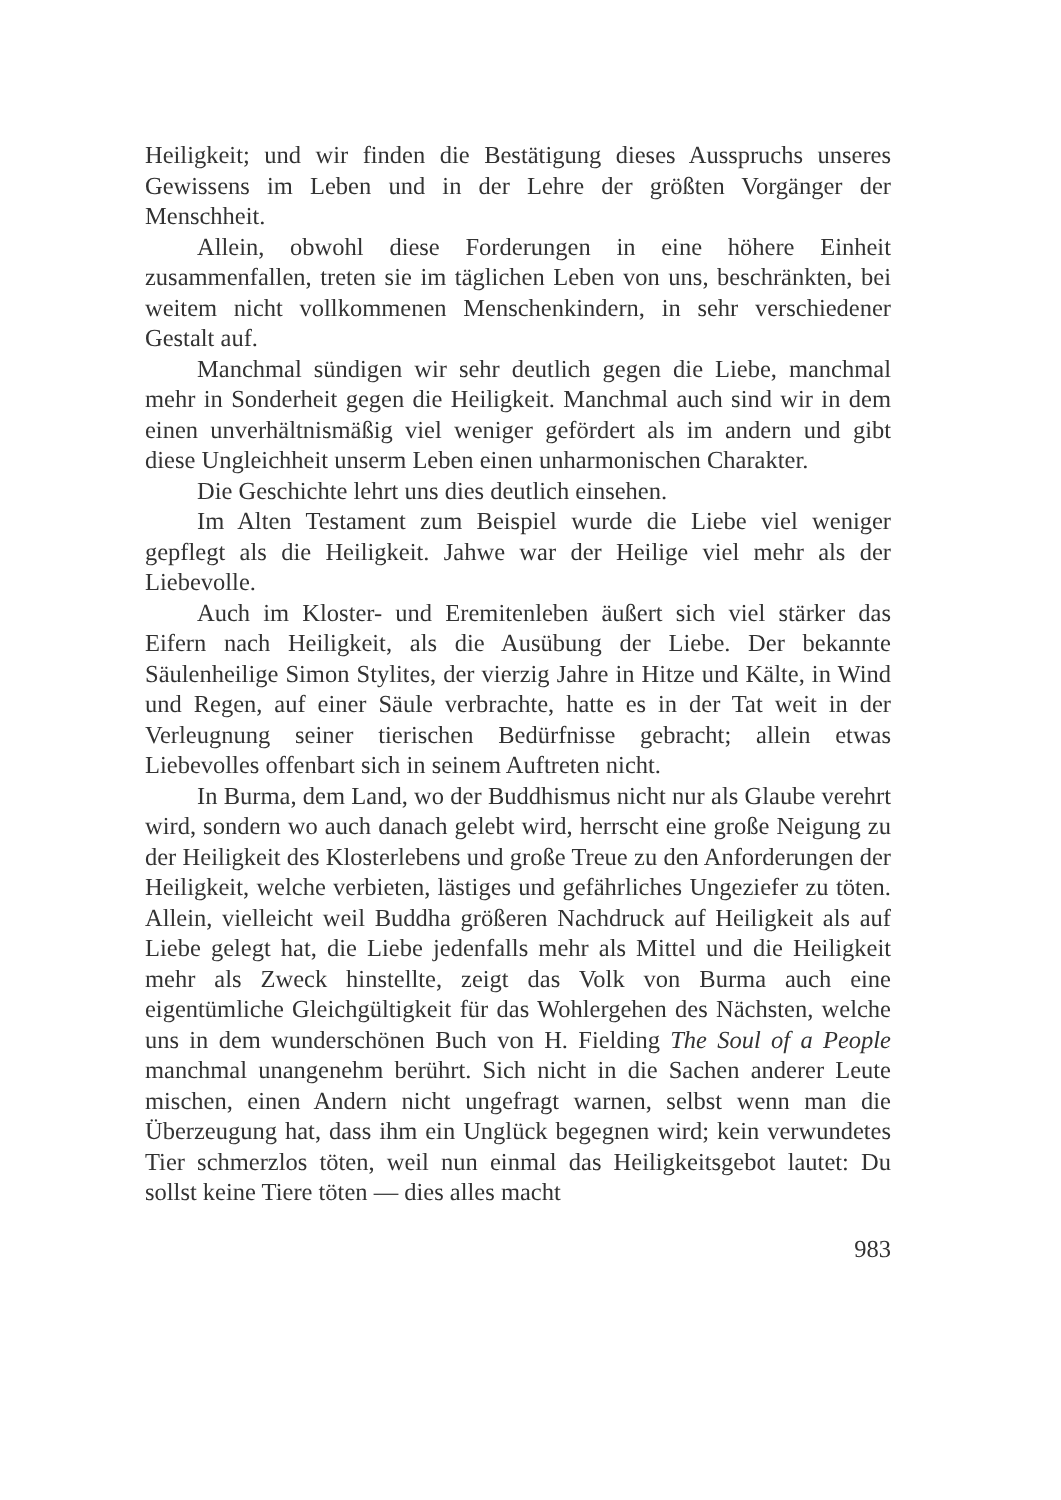Heiligkeit; und wir finden die Bestätigung dieses Ausspruchs unseres Gewissens im Leben und in der Lehre der größten Vorgänger der Menschheit.
Allein, obwohl diese Forderungen in eine höhere Einheit zusammenfallen, treten sie im täglichen Leben von uns, beschränkten, bei weitem nicht vollkommenen Menschenkindern, in sehr verschiedener Gestalt auf.
Manchmal sündigen wir sehr deutlich gegen die Liebe, manchmal mehr in Sonderheit gegen die Heiligkeit. Manchmal auch sind wir in dem einen unverhältnismäßig viel weniger gefördert als im andern und gibt diese Ungleichheit unserm Leben einen unharmonischen Charakter.
Die Geschichte lehrt uns dies deutlich einsehen.
Im Alten Testament zum Beispiel wurde die Liebe viel weniger gepflegt als die Heiligkeit. Jahwe war der Heilige viel mehr als der Liebevolle.
Auch im Kloster- und Eremitenleben äußert sich viel stärker das Eifern nach Heiligkeit, als die Ausübung der Liebe. Der bekannte Säulenheilige Simon Stylites, der vierzig Jahre in Hitze und Kälte, in Wind und Regen, auf einer Säule verbrachte, hatte es in der Tat weit in der Verleugnung seiner tierischen Bedürfnisse gebracht; allein etwas Liebevolles offenbart sich in seinem Auftreten nicht.
In Burma, dem Land, wo der Buddhismus nicht nur als Glaube verehrt wird, sondern wo auch danach gelebt wird, herrscht eine große Neigung zu der Heiligkeit des Klosterlebens und große Treue zu den Anforderungen der Heiligkeit, welche verbieten, lästiges und gefährliches Ungeziefer zu töten. Allein, vielleicht weil Buddha größeren Nachdruck auf Heiligkeit als auf Liebe gelegt hat, die Liebe jedenfalls mehr als Mittel und die Heiligkeit mehr als Zweck hinstellte, zeigt das Volk von Burma auch eine eigentümliche Gleichgültigkeit für das Wohlergehen des Nächsten, welche uns in dem wunderschönen Buch von H. Fielding The Soul of a People manchmal unangenehm berührt. Sich nicht in die Sachen anderer Leute mischen, einen Andern nicht ungefragt warnen, selbst wenn man die Überzeugung hat, dass ihm ein Unglück begegnen wird; kein verwundetes Tier schmerzlos töten, weil nun einmal das Heiligkeitsgebot lautet: Du sollst keine Tiere töten — dies alles macht
983